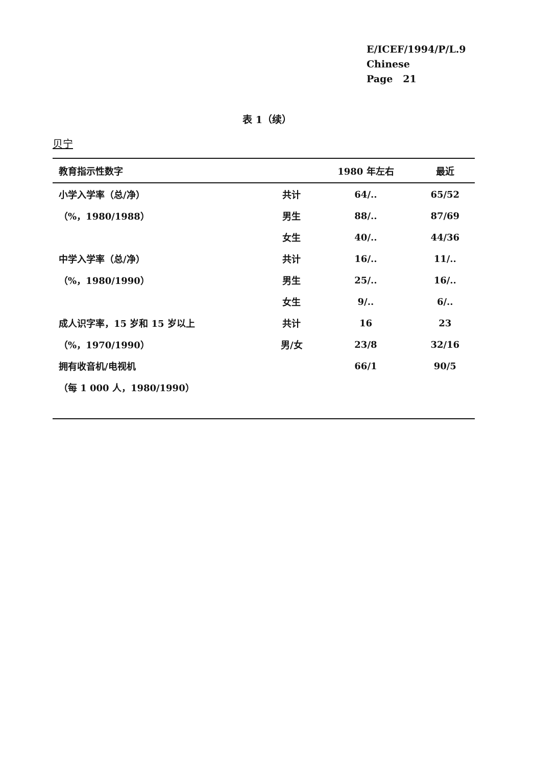E/ICEF/1994/P/L.9
Chinese
Page 21
表 1（续）
贝宁
| 教育指示性数字 | | 1980 年左右 | 最近 |
| --- | --- | --- | --- |
| 小学入学率（总/净） | 共计 | 64/.. | 65/52 |
| （%，1980/1988） | 男生 | 88/.. | 87/69 |
| | 女生 | 40/.. | 44/36 |
| 中学入学率（总/净） | 共计 | 16/.. | 11/.. |
| （%，1980/1990） | 男生 | 25/.. | 16/.. |
| | 女生 | 9/.. | 6/.. |
| 成人识字率，15 岁和 15 岁以上 | 共计 | 16 | 23 |
| （%，1970/1990） | 男/女 | 23/8 | 32/16 |
| 拥有收音机/电视机 | | 66/1 | 90/5 |
| （每 1 000 人，1980/1990） | | | |